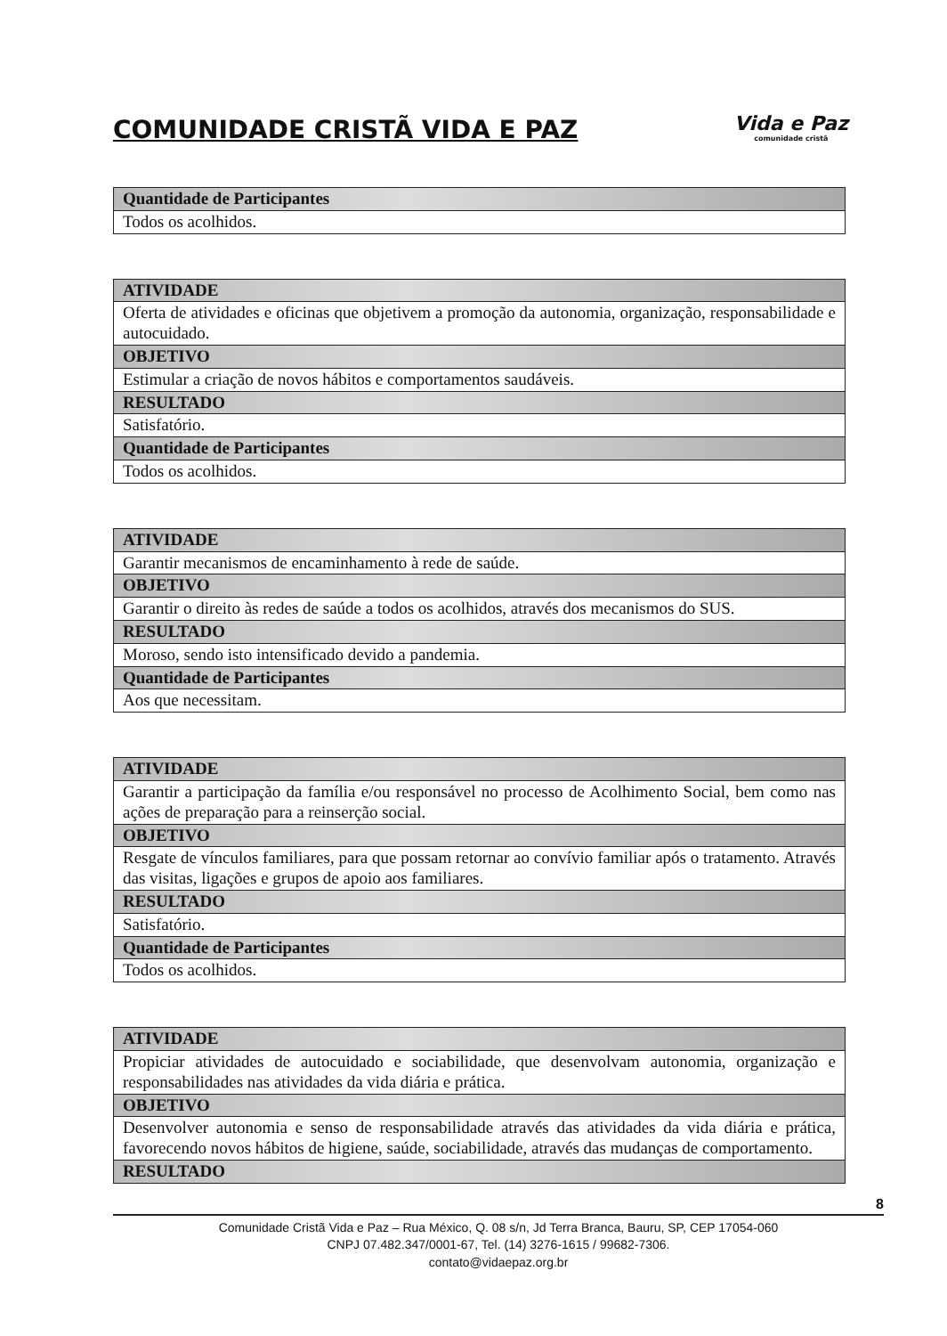COMUNIDADE CRISTÃ VIDA E PAZ
Vida e Paz
comunidade cristã
| Quantidade de Participantes |
| --- |
| Todos os acolhidos. |
| ATIVIDADE |
| --- |
| Oferta de atividades e oficinas que objetivem a promoção da autonomia, organização, responsabilidade e autocuidado. |
| OBJETIVO |
| Estimular a criação de novos hábitos e comportamentos saudáveis. |
| RESULTADO |
| Satisfatório. |
| Quantidade de Participantes |
| Todos os acolhidos. |
| ATIVIDADE |
| --- |
| Garantir mecanismos de encaminhamento à rede de saúde. |
| OBJETIVO |
| Garantir o direito às redes de saúde a todos os acolhidos, através dos mecanismos do SUS. |
| RESULTADO |
| Moroso, sendo isto intensificado devido a pandemia. |
| Quantidade de Participantes |
| Aos que necessitam. |
| ATIVIDADE |
| --- |
| Garantir a participação da família e/ou responsável no processo de Acolhimento Social, bem como nas ações de preparação para a reinserção social. |
| OBJETIVO |
| Resgate de vínculos familiares, para que possam retornar ao convívio familiar após o tratamento. Através das visitas, ligações e grupos de apoio aos familiares. |
| RESULTADO |
| Satisfatório. |
| Quantidade de Participantes |
| Todos os acolhidos. |
| ATIVIDADE |
| --- |
| Propiciar atividades de autocuidado e sociabilidade, que desenvolvam autonomia, organização e responsabilidades nas atividades da vida diária e prática. |
| OBJETIVO |
| Desenvolver autonomia e senso de responsabilidade através das atividades da vida diária e prática, favorecendo novos hábitos de higiene, saúde, sociabilidade, através das mudanças de comportamento. |
| RESULTADO |
8
Comunidade Cristã Vida e Paz – Rua México, Q. 08 s/n, Jd Terra Branca, Bauru, SP, CEP 17054-060
CNPJ 07.482.347/0001-67, Tel. (14) 3276-1615 / 99682-7306.
contato@vidaepaz.org.br